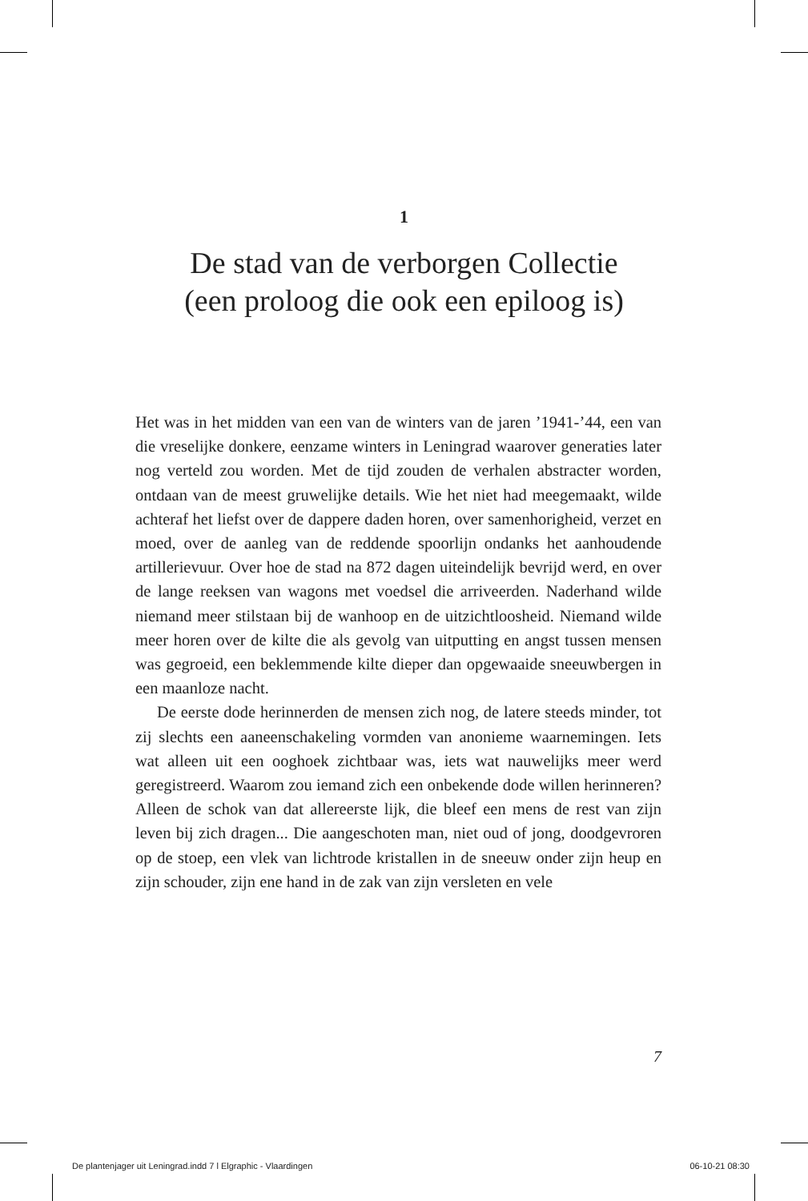1
De stad van de verborgen Collectie
(een proloog die ook een epiloog is)
Het was in het midden van een van de winters van de jaren ’1941-’44, een van die vreselijke donkere, eenzame winters in Leningrad waarover generaties later nog verteld zou worden. Met de tijd zouden de verhalen abstracter worden, ontdaan van de meest gruwelijke details. Wie het niet had meegemaakt, wilde achteraf het liefst over de dappere daden horen, over samenhorigheid, verzet en moed, over de aanleg van de reddende spoorlijn ondanks het aanhoudende artillerievuur. Over hoe de stad na 872 dagen uiteindelijk bevrijd werd, en over de lange reeksen van wagons met voedsel die arriveerden. Naderhand wilde niemand meer stilstaan bij de wanhoop en de uitzichtloosheid. Niemand wilde meer horen over de kilte die als gevolg van uitputting en angst tussen mensen was gegroeid, een beklemmende kilte dieper dan opgewaaide sneeuwbergen in een maanloze nacht.
De eerste dode herinnerden de mensen zich nog, de latere steeds minder, tot zij slechts een aaneenschakeling vormden van anonieme waarnemingen. Iets wat alleen uit een ooghoek zichtbaar was, iets wat nauwelijks meer werd geregistreerd. Waarom zou iemand zich een onbekende dode willen herinneren? Alleen de schok van dat allereerste lijk, die bleef een mens de rest van zijn leven bij zich dragen... Die aangeschoten man, niet oud of jong, doodgevroren op de stoep, een vlek van lichtrode kristallen in de sneeuw onder zijn heup en zijn schouder, zijn ene hand in de zak van zijn versleten en vele
7
De plantenjager uit Leningrad.indd 7 l Elgraphic - Vlaardingen 06-10-21 08:30